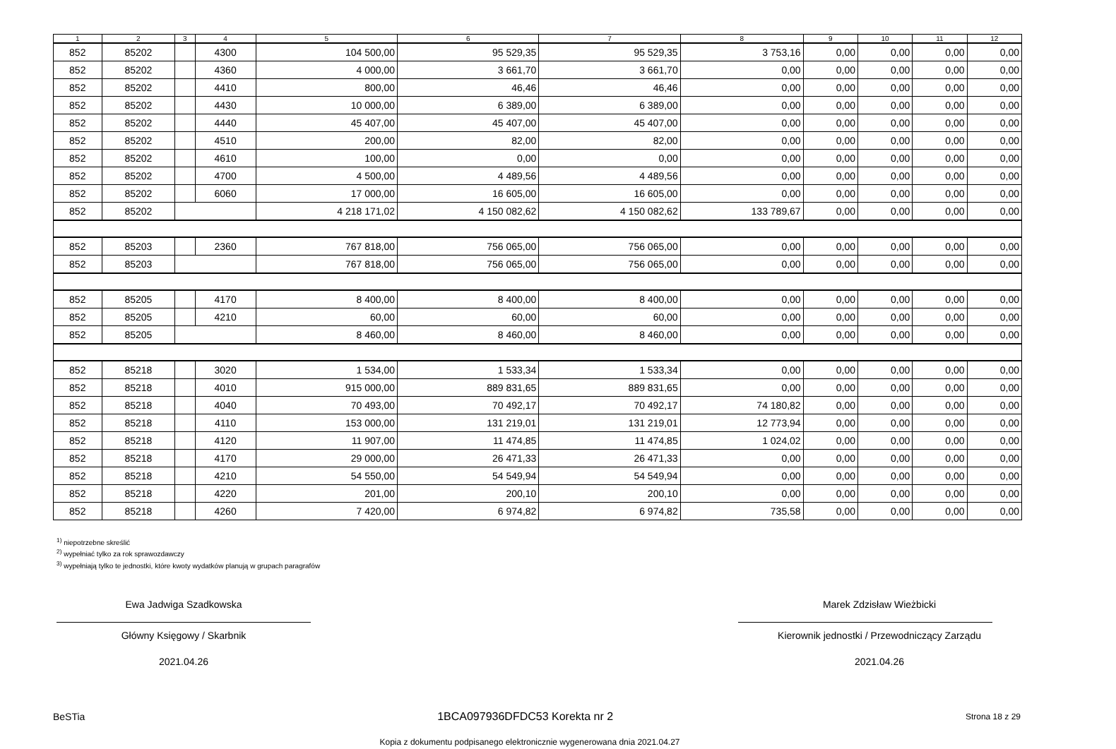| 1 | 2 | 3 | 4 | 5 | 6 | 7 | 8 | 9 | 10 | 11 | 12 |
| --- | --- | --- | --- | --- | --- | --- | --- | --- | --- | --- | --- |
| 852 | 85202 | | 4300 | 104 500,00 | 95 529,35 | 95 529,35 | 3 753,16 | 0,00 | 0,00 | 0,00 | 0,00 |
| 852 | 85202 | | 4360 | 4 000,00 | 3 661,70 | 3 661,70 | 0,00 | 0,00 | 0,00 | 0,00 | 0,00 |
| 852 | 85202 | | 4410 | 800,00 | 46,46 | 46,46 | 0,00 | 0,00 | 0,00 | 0,00 | 0,00 |
| 852 | 85202 | | 4430 | 10 000,00 | 6 389,00 | 6 389,00 | 0,00 | 0,00 | 0,00 | 0,00 | 0,00 |
| 852 | 85202 | | 4440 | 45 407,00 | 45 407,00 | 45 407,00 | 0,00 | 0,00 | 0,00 | 0,00 | 0,00 |
| 852 | 85202 | | 4510 | 200,00 | 82,00 | 82,00 | 0,00 | 0,00 | 0,00 | 0,00 | 0,00 |
| 852 | 85202 | | 4610 | 100,00 | 0,00 | 0,00 | 0,00 | 0,00 | 0,00 | 0,00 | 0,00 |
| 852 | 85202 | | 4700 | 4 500,00 | 4 489,56 | 4 489,56 | 0,00 | 0,00 | 0,00 | 0,00 | 0,00 |
| 852 | 85202 | | 6060 | 17 000,00 | 16 605,00 | 16 605,00 | 0,00 | 0,00 | 0,00 | 0,00 | 0,00 |
| 852 | 85202 | | | 4 218 171,02 | 4 150 082,62 | 4 150 082,62 | 133 789,67 | 0,00 | 0,00 | 0,00 | 0,00 |
| 852 | 85203 | | 2360 | 767 818,00 | 756 065,00 | 756 065,00 | 0,00 | 0,00 | 0,00 | 0,00 | 0,00 |
| 852 | 85203 | | | 767 818,00 | 756 065,00 | 756 065,00 | 0,00 | 0,00 | 0,00 | 0,00 | 0,00 |
| 852 | 85205 | | 4170 | 8 400,00 | 8 400,00 | 8 400,00 | 0,00 | 0,00 | 0,00 | 0,00 | 0,00 |
| 852 | 85205 | | 4210 | 60,00 | 60,00 | 60,00 | 0,00 | 0,00 | 0,00 | 0,00 | 0,00 |
| 852 | 85205 | | | 8 460,00 | 8 460,00 | 8 460,00 | 0,00 | 0,00 | 0,00 | 0,00 | 0,00 |
| 852 | 85218 | | 3020 | 1 534,00 | 1 533,34 | 1 533,34 | 0,00 | 0,00 | 0,00 | 0,00 | 0,00 |
| 852 | 85218 | | 4010 | 915 000,00 | 889 831,65 | 889 831,65 | 0,00 | 0,00 | 0,00 | 0,00 | 0,00 |
| 852 | 85218 | | 4040 | 70 493,00 | 70 492,17 | 70 492,17 | 74 180,82 | 0,00 | 0,00 | 0,00 | 0,00 |
| 852 | 85218 | | 4110 | 153 000,00 | 131 219,01 | 131 219,01 | 12 773,94 | 0,00 | 0,00 | 0,00 | 0,00 |
| 852 | 85218 | | 4120 | 11 907,00 | 11 474,85 | 11 474,85 | 1 024,02 | 0,00 | 0,00 | 0,00 | 0,00 |
| 852 | 85218 | | 4170 | 29 000,00 | 26 471,33 | 26 471,33 | 0,00 | 0,00 | 0,00 | 0,00 | 0,00 |
| 852 | 85218 | | 4210 | 54 550,00 | 54 549,94 | 54 549,94 | 0,00 | 0,00 | 0,00 | 0,00 | 0,00 |
| 852 | 85218 | | 4220 | 201,00 | 200,10 | 200,10 | 0,00 | 0,00 | 0,00 | 0,00 | 0,00 |
| 852 | 85218 | | 4260 | 7 420,00 | 6 974,82 | 6 974,82 | 735,58 | 0,00 | 0,00 | 0,00 | 0,00 |
<sup>1)</sup> niepotrzebne skreślić
<sup>2)</sup> wypełniać tylko za rok sprawozdawczy
<sup>3)</sup> wypełniają tylko te jednostki, które kwoty wydatków planują w grupach paragrafów
Ewa Jadwiga Szadkowska
Główny Księgowy / Skarbnik
2021.04.26
Marek Zdzisław Wieżbicki
Kierownik jednostki / Przewodniczący Zarządu
2021.04.26
BeSTia 1BCA097936DFDC53 Korekta nr 2 Strona 18 z 29
Kopia z dokumentu podpisanego elektronicznie wygenerowana dnia 2021.04.27